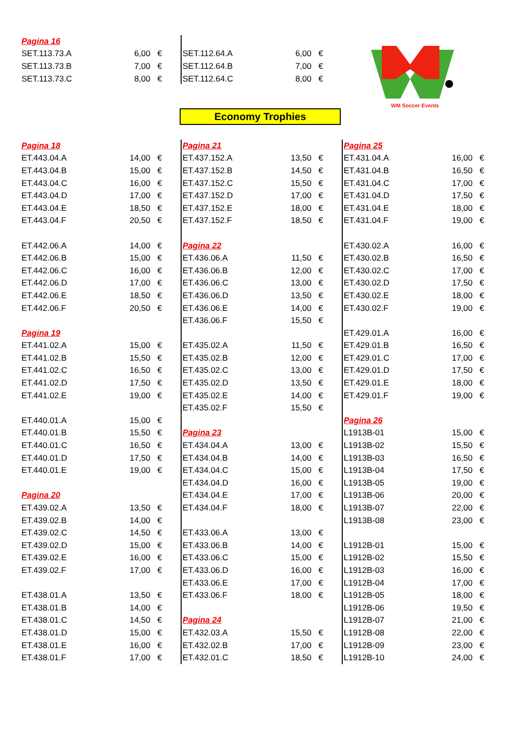| Pagina 16 | | |
| SET.113.73.A | 6,00 | € |
| SET.113.73.B | 7,00 | € |
| SET.113.73.C | 8,00 | € |
| SET.112.64.A | 6,00 | € |
| SET.112.64.B | 7,00 | € |
| SET.112.64.C | 8,00 | € |
WM Soccer Events
Economy Trophies
| Pagina 18 | | |
| ET.443.04.A | 14,00 | € |
| ET.443.04.B | 15,00 | € |
| ET.443.04.C | 16,00 | € |
| ET.443.04.D | 17,00 | € |
| ET.443.04.E | 18,50 | € |
| ET.443.04.F | 20,50 | € |
| ET.442.06.A | 14,00 | € |
| ET.442.06.B | 15,00 | € |
| ET.442.06.C | 16,00 | € |
| ET.442.06.D | 17,00 | € |
| ET.442.06.E | 18,50 | € |
| ET.442.06.F | 20,50 | € |
| Pagina 19 | | |
| ET.441.02.A | 15,00 | € |
| ET.441.02.B | 15,50 | € |
| ET.441.02.C | 16,50 | € |
| ET.441.02.D | 17,50 | € |
| ET.441.02.E | 19,00 | € |
| ET.440.01.A | 15,00 | € |
| ET.440.01.B | 15,50 | € |
| ET.440.01.C | 16,50 | € |
| ET.440.01.D | 17,50 | € |
| ET.440.01.E | 19,00 | € |
| Pagina 20 | | |
| ET.439.02.A | 13,50 | € |
| ET.439.02.B | 14,00 | € |
| ET.439.02.C | 14,50 | € |
| ET.439.02.D | 15,00 | € |
| ET.439.02.E | 16,00 | € |
| ET.439.02.F | 17,00 | € |
| ET.438.01.A | 13,50 | € |
| ET.438.01.B | 14,00 | € |
| ET.438.01.C | 14,50 | € |
| ET.438.01.D | 15,00 | € |
| ET.438.01.E | 16,00 | € |
| ET.438.01.F | 17,00 | € |
| Pagina 21 | | |
| ET.437.152.A | 13,50 | € |
| ET.437.152.B | 14,50 | € |
| ET.437.152.C | 15,50 | € |
| ET.437.152.D | 17,00 | € |
| ET.437.152.E | 18,00 | € |
| ET.437.152.F | 18,50 | € |
| Pagina 22 | | |
| ET.436.06.A | 11,50 | € |
| ET.436.06.B | 12,00 | € |
| ET.436.06.C | 13,00 | € |
| ET.436.06.D | 13,50 | € |
| ET.436.06.E | 14,00 | € |
| ET.436.06.F | 15,50 | € |
| ET.435.02.A | 11,50 | € |
| ET.435.02.B | 12,00 | € |
| ET.435.02.C | 13,00 | € |
| ET.435.02.D | 13,50 | € |
| ET.435.02.E | 14,00 | € |
| ET.435.02.F | 15,50 | € |
| Pagina 23 | | |
| ET.434.04.A | 13,00 | € |
| ET.434.04.B | 14,00 | € |
| ET.434.04.C | 15,00 | € |
| ET.434.04.D | 16,00 | € |
| ET.434.04.E | 17,00 | € |
| ET.434.04.F | 18,00 | € |
| ET.433.06.A | 13,00 | € |
| ET.433.06.B | 14,00 | € |
| ET.433.06.C | 15,00 | € |
| ET.433.06.D | 16,00 | € |
| ET.433.06.E | 17,00 | € |
| ET.433.06.F | 18,00 | € |
| Pagina 24 | | |
| ET.432.03.A | 15,50 | € |
| ET.432.02.B | 17,00 | € |
| ET.432.01.C | 18,50 | € |
| Pagina 25 | | |
| ET.431.04.A | 16,00 | € |
| ET.431.04.B | 16,50 | € |
| ET.431.04.C | 17,00 | € |
| ET.431.04.D | 17,50 | € |
| ET.431.04.E | 18,00 | € |
| ET.431.04.F | 19,00 | € |
| ET.430.02.A | 16,00 | € |
| ET.430.02.B | 16,50 | € |
| ET.430.02.C | 17,00 | € |
| ET.430.02.D | 17,50 | € |
| ET.430.02.E | 18,00 | € |
| ET.430.02.F | 19,00 | € |
| ET.429.01.A | 16,00 | € |
| ET.429.01.B | 16,50 | € |
| ET.429.01.C | 17,00 | € |
| ET.429.01.D | 17,50 | € |
| ET.429.01.E | 18,00 | € |
| ET.429.01.F | 19,00 | € |
| Pagina 26 | | |
| L1913B-01 | 15,00 | € |
| L1913B-02 | 15,50 | € |
| L1913B-03 | 16,50 | € |
| L1913B-04 | 17,50 | € |
| L1913B-05 | 19,00 | € |
| L1913B-06 | 20,00 | € |
| L1913B-07 | 22,00 | € |
| L1913B-08 | 23,00 | € |
| L1912B-01 | 15,00 | € |
| L1912B-02 | 15,50 | € |
| L1912B-03 | 16,00 | € |
| L1912B-04 | 17,00 | € |
| L1912B-05 | 18,00 | € |
| L1912B-06 | 19,50 | € |
| L1912B-07 | 21,00 | € |
| L1912B-08 | 22,00 | € |
| L1912B-09 | 23,00 | € |
| L1912B-10 | 24,00 | € |